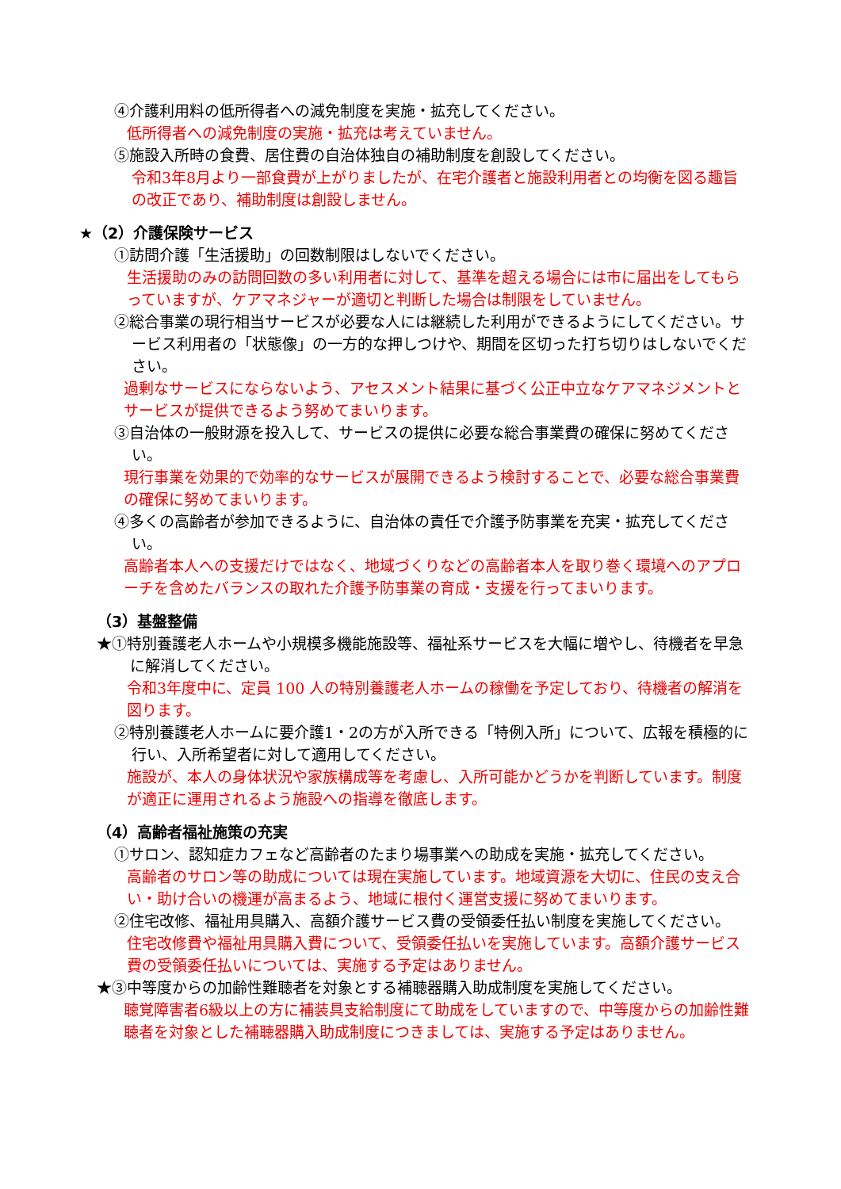④介護利用料の低所得者への減免制度を実施・拡充してください。
低所得者への減免制度の実施・拡充は考えていません。
⑤施設入所時の食費、居住費の自治体独自の補助制度を創設してください。
令和3年8月より一部食費が上がりましたが、在宅介護者と施設利用者との均衡を図る趣旨の改正であり、補助制度は創設しません。
★（2）介護保険サービス
①訪問介護「生活援助」の回数制限はしないでください。
生活援助のみの訪問回数の多い利用者に対して、基準を超える場合には市に届出をしてもらっていますが、ケアマネジャーが適切と判断した場合は制限をしていません。
②総合事業の現行相当サービスが必要な人には継続した利用ができるようにしてください。サービス利用者の「状態像」の一方的な押しつけや、期間を区切った打ち切りはしないでください。
過剰なサービスにならないよう、アセスメント結果に基づく公正中立なケアマネジメントとサービスが提供できるよう努めてまいります。
③自治体の一般財源を投入して、サービスの提供に必要な総合事業費の確保に努めてください。
現行事業を効果的で効率的なサービスが展開できるよう検討することで、必要な総合事業費の確保に努めてまいります。
④多くの高齢者が参加できるように、自治体の責任で介護予防事業を充実・拡充してください。
高齢者本人への支援だけではなく、地域づくりなどの高齢者本人を取り巻く環境へのアプローチを含めたバランスの取れた介護予防事業の育成・支援を行ってまいります。
（3）基盤整備
★①特別養護老人ホームや小規模多機能施設等、福祉系サービスを大幅に増やし、待機者を早急に解消してください。
令和3年度中に、定員 100 人の特別養護老人ホームの稼働を予定しており、待機者の解消を図ります。
②特別養護老人ホームに要介護1・2の方が入所できる「特例入所」について、広報を積極的に行い、入所希望者に対して適用してください。
施設が、本人の身体状況や家族構成等を考慮し、入所可能かどうかを判断しています。制度が適正に運用されるよう施設への指導を徹底します。
（4）高齢者福祉施策の充実
①サロン、認知症カフェなど高齢者のたまり場事業への助成を実施・拡充してください。
高齢者のサロン等の助成については現在実施しています。地域資源を大切に、住民の支え合い・助け合いの機運が高まるよう、地域に根付く運営支援に努めてまいります。
②住宅改修、福祉用具購入、高額介護サービス費の受領委任払い制度を実施してください。
住宅改修費や福祉用具購入費について、受領委任払いを実施しています。高額介護サービス費の受領委任払いについては、実施する予定はありません。
★③中等度からの加齢性難聴者を対象とする補聴器購入助成制度を実施してください。
聴覚障害者6級以上の方に補装具支給制度にて助成をしていますので、中等度からの加齢性難聴者を対象とした補聴器購入助成制度につきましては、実施する予定はありません。